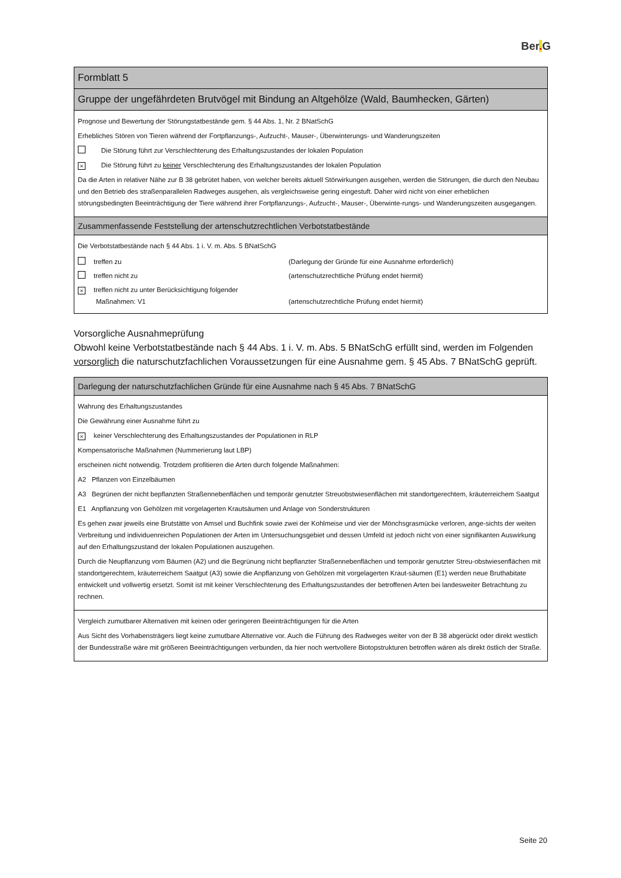Ber. G
Formblatt 5
Gruppe der ungefährdeten Brutvögel mit Bindung an Altgehölze (Wald, Baumhecken, Gärten)
Prognose und Bewertung der Störungstatbestände gem. § 44 Abs. 1, Nr. 2 BNatSchG
Erhebliches Stören von Tieren während der Fortpflanzungs-, Aufzucht-, Mauser-, Überwinterungs- und Wanderungszeiten
Die Störung führt zur Verschlechterung des Erhaltungszustandes der lokalen Population
× Die Störung führt zu keiner Verschlechterung des Erhaltungszustandes der lokalen Population
Da die Arten in relativer Nähe zur B 38 gebrütet haben, von welcher bereits aktuell Störwirkungen ausgehen, werden die Störungen, die durch den Neubau und den Betrieb des straßenparallelen Radweges ausgehen, als vergleichsweise gering eingestuft. Daher wird nicht von einer erheblichen störungsbedingten Beeinträchtigung der Tiere während ihrer Fortpflanzungs-, Aufzucht-, Mauser-, Überwinte-rungs- und Wanderungszeiten ausgegangen.
Zusammenfassende Feststellung der artenschutzrechtlichen Verbotstatbestände
Die Verbotstatbestände nach § 44 Abs. 1 i. V. m. Abs. 5 BNatSchG
| treffen zu | (Darlegung der Gründe für eine Ausnahme erforderlich) |
| treffen nicht zu | (artenschutzrechtliche Prüfung endet hiermit) |
| × treffen nicht zu unter Berücksichtigung folgender Maßnahmen: V1 | (artenschutzrechtliche Prüfung endet hiermit) |
Vorsorgliche Ausnahmeprüfung
Obwohl keine Verbotstatbestände nach § 44 Abs. 1 i. V. m. Abs. 5 BNatSchG erfüllt sind, werden im Folgenden vorsorglich die naturschutzfachlichen Voraussetzungen für eine Ausnahme gem. § 45 Abs. 7 BNatSchG geprüft.
Darlegung der naturschutzfachlichen Gründe für eine Ausnahme nach § 45 Abs. 7 BNatSchG
Wahrung des Erhaltungszustandes
Die Gewährung einer Ausnahme führt zu
× keiner Verschlechterung des Erhaltungszustandes der Populationen in RLP
Kompensatorische Maßnahmen (Nummerierung laut LBP)
erscheinen nicht notwendig. Trotzdem profitieren die Arten durch folgende Maßnahmen:
A2 Pflanzen von Einzelbäumen
A3 Begrünen der nicht bepflanzten Straßennebenflächen und temporär genutzter Streuobstwiesenflächen mit standortgerechtem, kräuterreichem Saatgut
E1 Anpflanzung von Gehölzen mit vorgelagerten Krautsäumen und Anlage von Sonderstrukturen
Es gehen zwar jeweils eine Brutstätte von Amsel und Buchfink sowie zwei der Kohlmeise und vier der Mönchsgrasmücke verloren, ange-sichts der weiten Verbreitung und individuenreichen Populationen der Arten im Untersuchungsgebiet und dessen Umfeld ist jedoch nicht von einer signifikanten Auswirkung auf den Erhaltungszustand der lokalen Populationen auszugehen.
Durch die Neupflanzung vom Bäumen (A2) und die Begrünung nicht bepflanzter Straßennebenflächen und temporär genutzter Streu-obstwiesenflächen mit standortgerechtem, kräuterreichem Saatgut (A3) sowie die Anpflanzung von Gehölzen mit vorgelagerten Kraut-säumen (E1) werden neue Bruthabitate entwickelt und vollwertig ersetzt. Somit ist mit keiner Verschlechterung des Erhaltungszustandes der betroffenen Arten bei landesweiter Betrachtung zu rechnen.
Vergleich zumutbarer Alternativen mit keinen oder geringeren Beeinträchtigungen für die Arten
Aus Sicht des Vorhabensträgers liegt keine zumutbare Alternative vor. Auch die Führung des Radweges weiter von der B 38 abgerückt oder direkt westlich der Bundesstraße wäre mit größeren Beeinträchtigungen verbunden, da hier noch wertvollere Biotopstrukturen betroffen wären als direkt östlich der Straße.
Seite 20